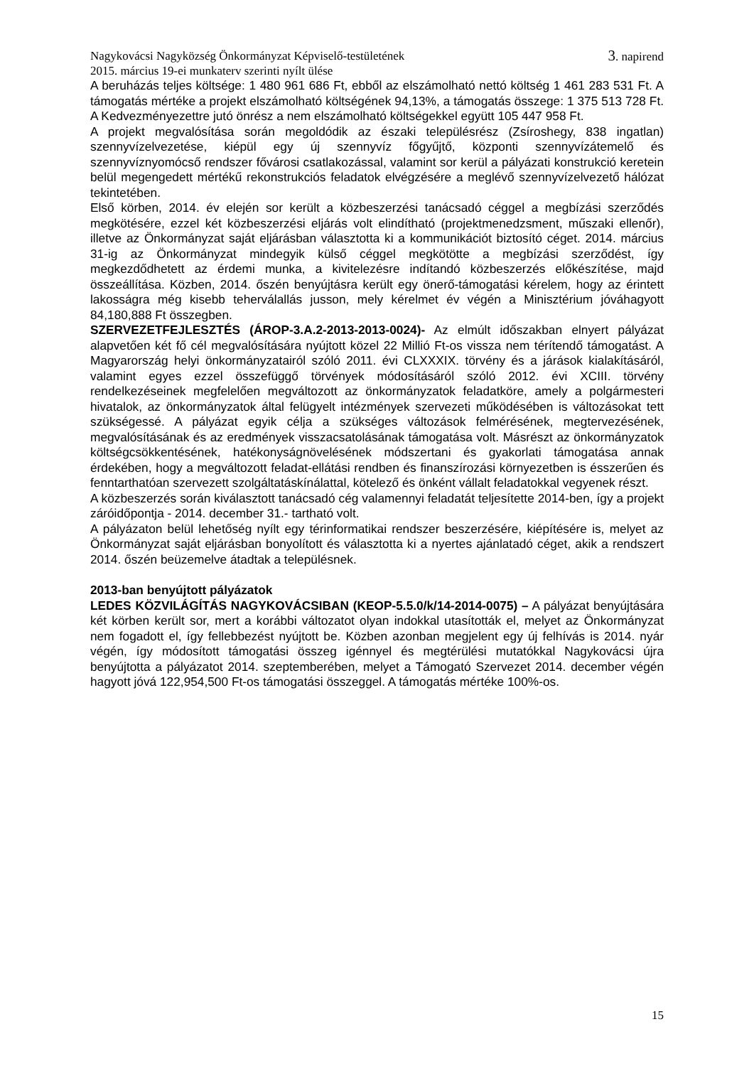Nagykovácsi Nagyközség Önkormányzat Képviselő-testületének
2015. március 19-ei munkaterv szerinti nyílt ülése 3. napirend
A beruházás teljes költsége: 1 480 961 686 Ft, ebből az elszámolható nettó költség 1 461 283 531 Ft. A támogatás mértéke a projekt elszámolható költségének 94,13%, a támogatás összege: 1 375 513 728 Ft. A Kedvezményezettre jutó önrész a nem elszámolható költségekkel együtt 105 447 958 Ft.
A projekt megvalósítása során megoldódik az északi településrész (Zsíroshegy, 838 ingatlan) szennyvízelvezetése, kiépül egy új szennyvíz főgyűjtő, központi szennyvízátemelő és szennyvíznyomócső rendszer fővárosi csatlakozással, valamint sor kerül a pályázati konstrukció keretein belül megengedett mértékű rekonstrukciós feladatok elvégzésére a meglévő szennyvízelvezető hálózat tekintetében.
Első körben, 2014. év elején sor került a közbeszerzési tanácsadó céggel a megbízási szerződés megkötésére, ezzel két közbeszerzési eljárás volt elindítható (projektmenedzsment, műszaki ellenőr), illetve az Önkormányzat saját eljárásban választotta ki a kommunikációt biztosító céget. 2014. március 31-ig az Önkormányzat mindegyik külső céggel megkötötte a megbízási szerződést, így megkezdődhetett az érdemi munka, a kivitelezésre indítandó közbeszerzés előkészítése, majd összeállítása. Közben, 2014. őszén benyújtásra került egy önerő-támogatási kérelem, hogy az érintett lakosságra még kisebb teherválallás jusson, mely kérelmet év végén a Minisztérium jóváhagyott 84,180,888 Ft összegben.
SZERVEZETFEJLESZTÉS (ÁROP-3.A.2-2013-2013-0024)- Az elmúlt időszakban elnyert pályázat alapvetően két fő cél megvalósítására nyújtott közel 22 Millió Ft-os vissza nem térítendő támogatást. A Magyarország helyi önkormányzatairól szóló 2011. évi CLXXXIX. törvény és a járások kialakításáról, valamint egyes ezzel összefüggő törvények módosításáról szóló 2012. évi XCIII. törvény rendelkezéseinek megfelelően megváltozott az önkormányzatok feladatköre, amely a polgármesteri hivatalok, az önkormányzatok által felügyelt intézmények szervezeti működésében is változásokat tett szükségessé. A pályázat egyik célja a szükséges változások felmérésének, megtervezésének, megvalósításának és az eredmények visszacsatolásának támogatása volt. Másrészt az önkormányzatok költségcsökkentésének, hatékonyságnövelésének módszertani és gyakorlati támogatása annak érdekében, hogy a megváltozott feladat-ellátási rendben és finanszírozási környezetben is ésszerűen és fenntarthatóan szervezett szolgáltatáskínálattal, kötelező és önként vállalt feladatokkal vegyenek részt.
A közbeszerzés során kiválasztott tanácsadó cég valamennyi feladatát teljesítette 2014-ben, így a projekt záróidőpontja - 2014. december 31.- tartható volt.
A pályázaton belül lehetőség nyílt egy térinformatikai rendszer beszerzésére, kiépítésére is, melyet az Önkormányzat saját eljárásban bonyolított és választotta ki a nyertes ajánlatadó céget, akik a rendszert 2014. őszén beüzemelve átadtak a településnek.
2013-ban benyújtott pályázatok
LEDES KÖZVILÁGÍTÁS NAGYKOVÁCSIBAN (KEOP-5.5.0/k/14-2014-0075) – A pályázat benyújtására két körben került sor, mert a korábbi változatot olyan indokkal utasították el, melyet az Önkormányzat nem fogadott el, így fellebbezést nyújtott be. Közben azonban megjelent egy új felhívás is 2014. nyár végén, így módosított támogatási összeg igénnyel és megtérülési mutatókkal Nagykovácsi újra benyújtotta a pályázatot 2014. szeptemberében, melyet a Támogató Szervezet 2014. december végén hagyott jóvá 122,954,500 Ft-os támogatási összeggel. A támogatás mértéke 100%-os.
15